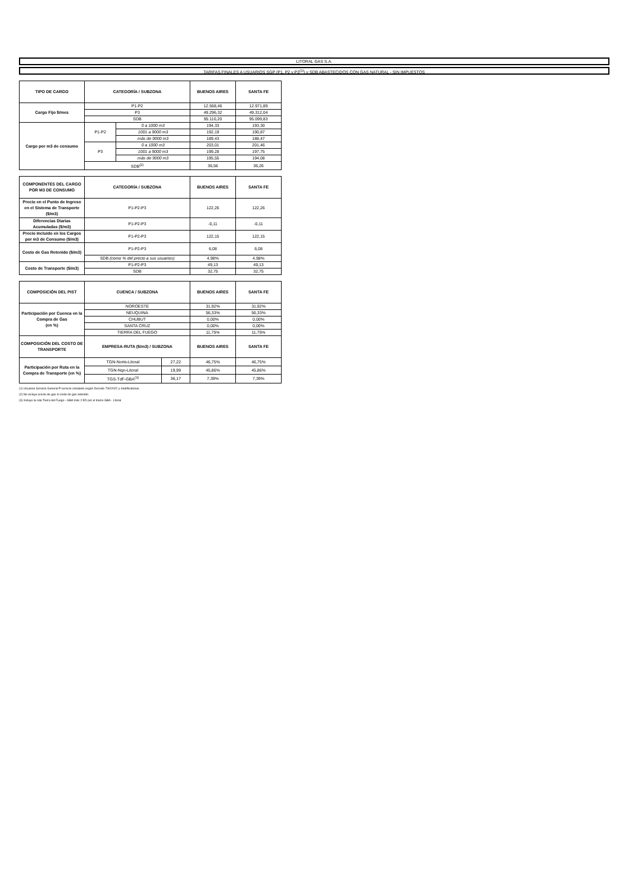LITORAL GAS S.A.
TARIFAS FINALES A USUARIOS SGP (P1, P2 y P3<sup>(1)</sup>) y SDB ABASTECIDOS CON GAS NATURAL - SIN IMPUESTOS
| TIPO DE CARGO | CATEGORÍA / SUBZONA | | BUENOS AIRES | SANTA FE |
| --- | --- | --- | --- | --- |
| Cargo Fijo $/mes | P1-P2 | | 12.568,46 | 12.971,89 |
| | P3 | | 49.296,32 | 49.312,04 |
| | SDB | | 95.110,20 | 95.099,83 |
| Cargo por m3 de consumo | P1-P2 | 0 a 1000 m3 | 194,33 | 193,30 |
| | | 1001 a 9000 m3 | 192,19 | 190,87 |
| | | más de 9000 m3 | 189,43 | 188,47 |
| | P3 | 0 a 1000 m3 | 203,01 | 201,46 |
| | | 1001 a 9000 m3 | 199,28 | 197,75 |
| | | más de 9000 m3 | 195,55 | 194,08 |
| | SDB<sup>(2)</sup> | | 36,56 | 36,26 |
| COMPONENTES DEL CARGO POR M3 DE CONSUMO | CATEGORÍA / SUBZONA | BUENOS AIRES | SANTA FE |
| --- | --- | --- | --- |
| Precio en el Punto de Ingreso en el Sistema de Transporte ($/m3) | P1-P2-P3 | 122,26 | 122,26 |
| Diferencias Diarias Acumuladas ($/m3) | P1-P2-P3 | -0,11 | -0,11 |
| Precio Incluido en los Cargos por m3 de Consumo ($/m3) | P1-P2-P3 | 122,15 | 122,15 |
| Costo de Gas Retenido ($/m3) | P1-P2-P3 | 6,08 | 6,08 |
| | SDB (como % del precio a sus usuarios) | 4,98% | 4,98% |
| Costo de Transporte ($/m3) | P1-P2-P3 | 49,13 | 49,13 |
| | SDB | 32,75 | 32,75 |
| COMPOSICIÓN DEL PIST | CUENCA / SUBZONA | | BUENOS AIRES | SANTA FE |
| --- | --- | --- | --- | --- |
| Participación por Cuenca en la Compra de Gas (en %) | NOROESTE | | 31,92% | 31,92% |
| | NEUQUINA | | 56,33% | 56,33% |
| | CHUBUT | | 0,00% | 0,00% |
| | SANTA CRUZ | | 0,00% | 0,00% |
| | TIERRA DEL FUEGO | | 11,75% | 11,75% |
| COMPOSICIÓN DEL COSTO DE TRANSPORTE | EMPRESA-RUTA ($/m3) / SUBZONA | | BUENOS AIRES | SANTA FE |
| Participación por Ruta en la Compra de Transporte (en %) | TGN-Norte-Litoral | 27,22 | 46,75% | 46,75% |
| | TGN-Nqn-Litoral | 19,99 | 45,86% | 45,86% |
| | TGS-TdF-GBA<sup>(3)</sup> | 36,17 | 7,39% | 7,39% |
(1) Usuarios Servicio General P servicio completo según Decreto 730/2022 y modificatorias.
(2) No incluye precio de gas ni costo de gas retenido.
(3) Incluye la ruta Tierra del Fuego - GBA más 2 ED por el tramo GBA - Litoral